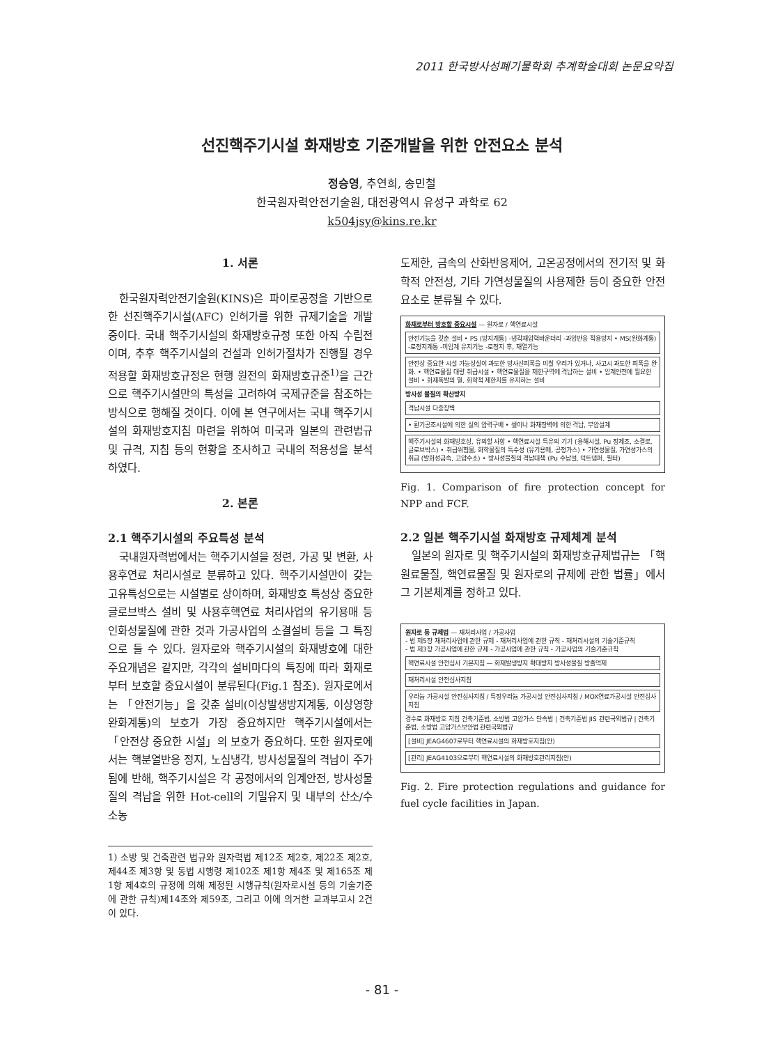2011 한국방사성폐기물학회 추계학술대회 논문요약집
선진핵주기시설 화재방호 기준개발을 위한 안전요소 분석
정승영, 추연희, 송민철
한국원자력안전기술원, 대전광역시 유성구 과학로 62
k504jsy@kins.re.kr
1. 서론
한국원자력안전기술원(KINS)은 파이로공정을 기반으로 한 선진핵주기시설(AFC) 인허가를 위한 규제기술을 개발 중이다. 국내 핵주기시설의 화재방호규정 또한 아직 수립전이며, 추후 핵주기시설의 건설과 인허가절차가 진행될 경우 적용할 화재방호규정은 현행 원전의 화재방호규준<sup>1)</sup>을 근간으로 핵주기시설만의 특성을 고려하여 국제규준을 참조하는 방식으로 행해질 것이다. 이에 본 연구에서는 국내 핵주기시설의 화재방호지침 마련을 위하여 미국과 일본의 관련법규 및 규격, 지침 등의 현황을 조사하고 국내의 적용성을 분석하였다.
2. 본론
2.1 핵주기시설의 주요특성 분석
국내원자력법에서는 핵주기시설을 정련, 가공 및 변환, 사용후연료 처리시설로 분류하고 있다. 핵주기시설만이 갖는 고유특성으로는 시설별로 상이하며, 화재방호 특성상 중요한 글로브박스 설비 및 사용후핵연료 처리사업의 유기용매 등 인화성물질에 관한 것과 가공사업의 소결설비 등을 그 특징으로 들 수 있다. 원자로와 핵주기시설의 화재방호에 대한 주요개념은 같지만, 각각의 설비마다의 특징에 따라 화재로부터 보호할 중요시설이 분류된다(Fig.1 참조). 원자로에서는 「안전기능」을 갖춘 설비(이상발생방지계통, 이상영향완화계통)의 보호가 가장 중요하지만 핵주기시설에서는 「안전상 중요한 시설」의 보호가 중요하다. 또한 원자로에서는 핵분열반응 정지, 노심냉각, 방사성물질의 격납이 주가 됨에 반해, 핵주기시설은 각 공정에서의 임계안전, 방사성물질의 격납을 위한 Hot-cell의 기밀유지 및 내부의 산소/수소농
1) 소방 및 건축관련 법규와 원자력법 제12조 제2호, 제22조 제2호, 제44조 제3항 및 동법 시행령 제102조 제1항 제4조 및 제165조 제1항 제4호의 규정에 의해 제정된 시행규칙(원자로시설 등의 기술기준에 관한 규칙)제14조와 제59조, 그리고 이에 의거한 교과부고시 2건이 있다.
도제한, 금속의 산화반응제어, 고온공정에서의 전기적 및 화학적 안전성, 기타 가연성물질의 사용제한 등이 중요한 안전 요소로 분류될 수 있다.
화재로부터 방호할 중요시설 — 원자로 / 핵연료시설
안전기능을 갖춘 설비 • PS (방지계통) -냉각재압력바운더리 -과잉반응 적용방지 • MS(완화계통) -로정지계통 -미임계 유지기능 -로정지 후, 재열기능
안전상 중요한 시설 가능상실이 과도한 방사선피폭을 미칠 우려가 있거나, 사고시 과도한 피폭을 완화. • 핵연료물질 대량 취급시설 • 핵연료물질을 제한구역에 격납하는 설비 • 임계안전에 필요한 설비 • 화재폭발의 열, 화학적 제한치를 유지하는 설비
방사성 물질의 확산방지
격납시설 다중장벽
• 환기공조시설에 의한 실의 압력구배 • 셀이나 화재장벽에 의한 격납, 부압설계
핵주기시설의 화재방호상, 유의할 사항 • 핵연료시설 특유의 기기 (용해시설, Pu 정제조, 소결로, 글로브박스) • 취급위험물, 화학물질의 특수성 (유기용매, 공정가스) • 가연성물질, 가연성가스의 취급 (발화성금속, 고압수소) • 방사성물질의 격납대책 (Pu 수납설, 덕트댐퍼, 필터)
Fig. 1. Comparison of fire protection concept for NPP and FCF.
2.2 일본 핵주기시설 화재방호 규제체계 분석
일본의 원자로 및 핵주기시설의 화재방호규제법규는 「핵원료물질, 핵연료물질 및 원자로의 규제에 관한 법률」에서 그 기본체계를 정하고 있다.
원자로 등 규제법 — 재처리사업 / 가공사업
- 법 제5장 재처리사업에 관한 규제 - 재처리사업에 관한 규칙 - 재처리시설의 기술기준규칙
- 법 제3장 가공사업에 관한 규제 - 가공사업에 관한 규칙 - 가공사업의 기술기준규칙
핵연료시설 안전심사 기본지침 — 화재발생방지 확대방지 방사성물질 방출억제
재처리시설 안전심사지침
우라늄 가공시설 안전심사지침 / 특정우라늄 가공시설 안전심사지침 / MOX연료가공시설 안전심사지침
경수로 화재방호 지침 건축기준법, 소방법 고압가스 단속법 | 건축기준법 JIS 관련국외법규 | 건축기준법, 소방법 고압가스보안법 관련국외법규
[설비] JEAG4607로부터 핵연료시설의 화재방호지침(안)
[관리] JEAG4103으로부터 핵연료시설의 화재방호관리지침(안)
Fig. 2. Fire protection regulations and guidance for fuel cycle facilities in Japan.
- 81 -